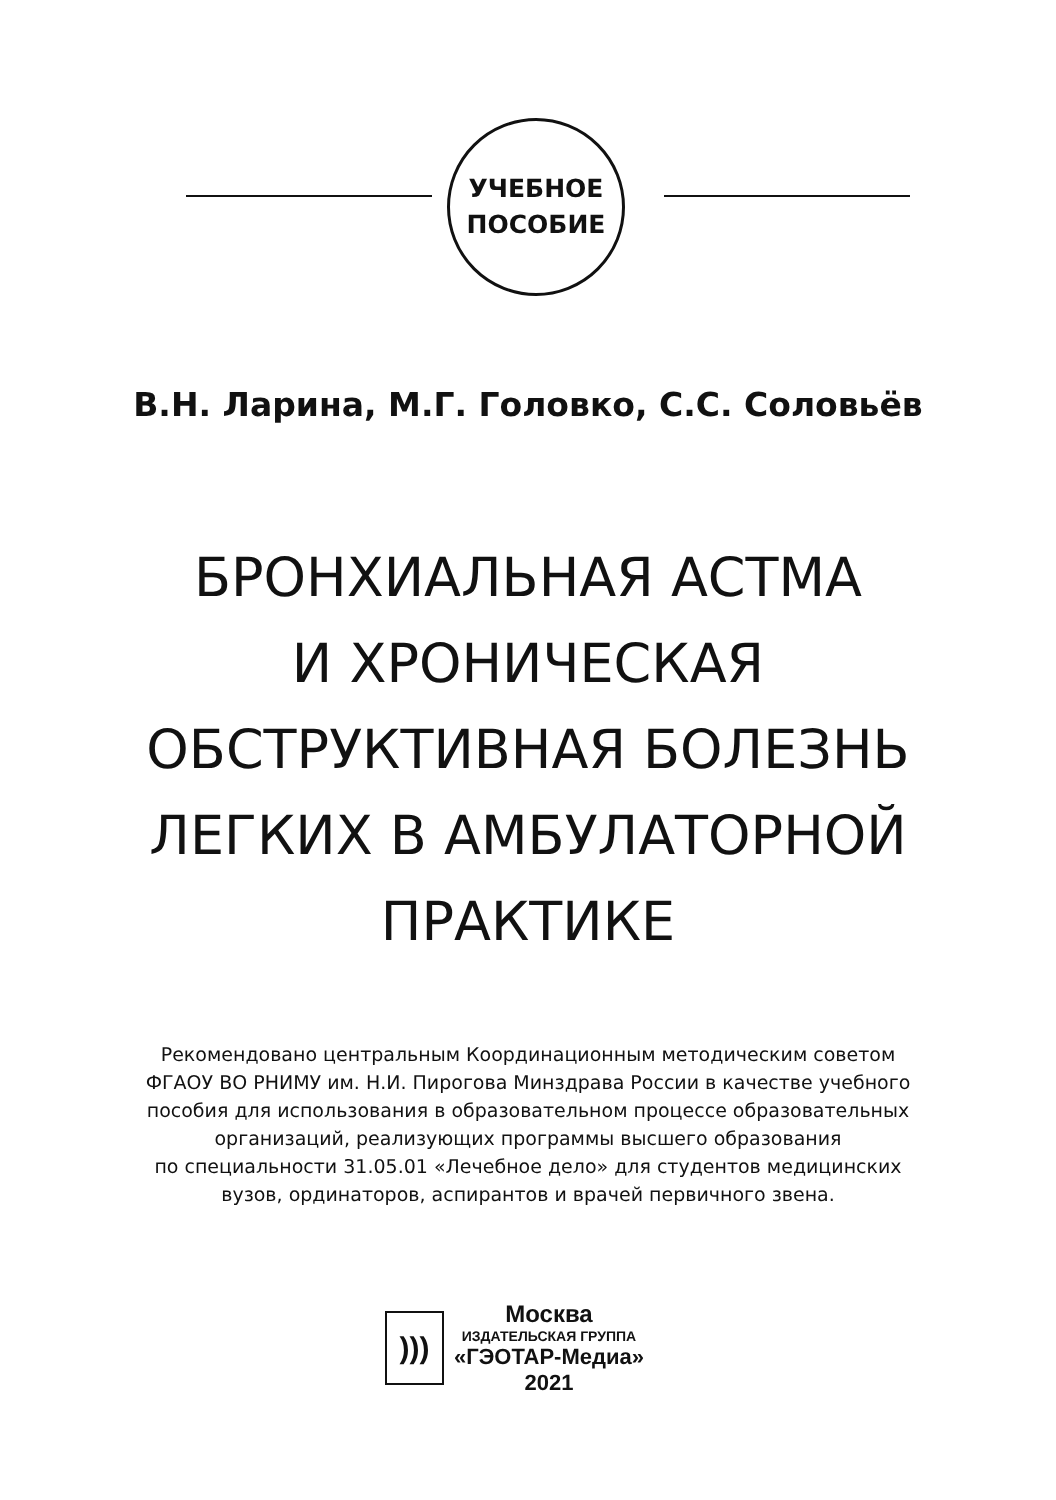УЧЕБНОЕ
ПОСОБИЕ
В.Н. Ларина, М.Г. Головко, С.С. Соловьёв
БРОНХИАЛЬНАЯ АСТМА
И ХРОНИЧЕСКАЯ
ОБСТРУКТИВНАЯ БОЛЕЗНЬ
ЛЕГКИХ В АМБУЛАТОРНОЙ
ПРАКТИКЕ
Рекомендовано центральным Координационным методическим советом
ФГАОУ ВО РНИМУ им. Н.И. Пирогова Минздрава России в качестве учебного
пособия для использования в образовательном процессе образовательных
организаций, реализующих программы высшего образования
по специальности 31.05.01 «Лечебное дело» для студентов медицинских
вузов, ординаторов, аспирантов и врачей первичного звена.
)))
Москва
ИЗДАТЕЛЬСКАЯ ГРУППА
«ГЭОТАР-Медиа»
2021